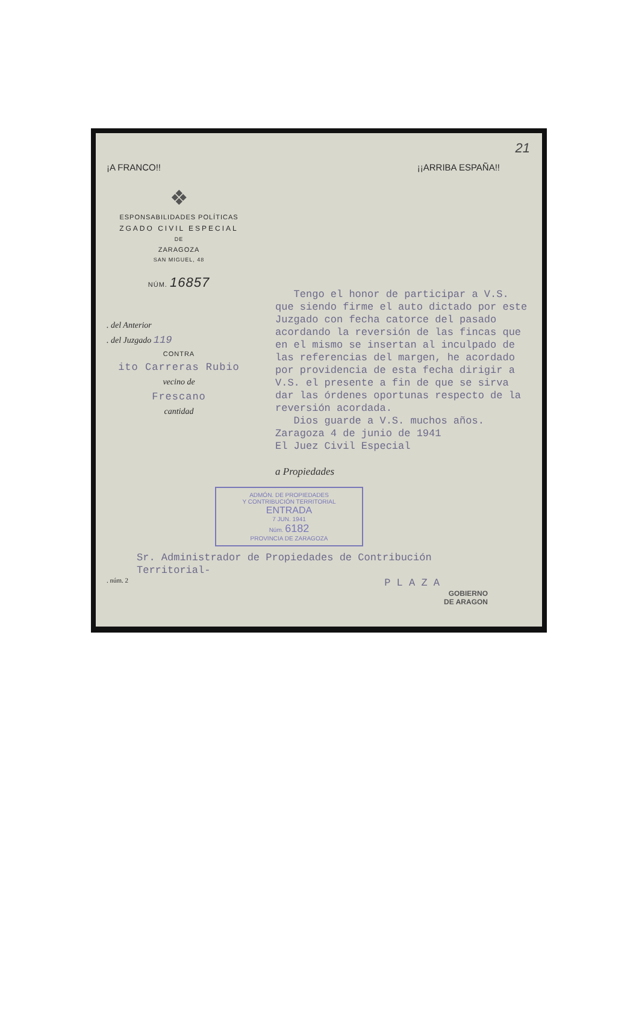21
¡A FRANCO!! ¡¡ARRIBA ESPAÑA!!
❖
ESPONSABILIDADES POLÍTICAS
ZGADO CIVIL ESPECIAL
DE
ZARAGOZA
SAN MIGUEL, 48
NÚM. 16857
. del Anterior
. del Juzgado 119
CONTRA
ito Carreras Rubio
vecino de
Frescano
cantidad
Tengo el honor de participar a V.S. que siendo firme el auto dictado por este Juzgado con fecha catorce del pasado acordando la reversión de las fincas que en el mismo se insertan al inculpado de las referencias del margen, he acordado por providencia de esta fecha dirigir a V.S. el presente a fin de que se sirva dar las órdenes oportunas respecto de la reversión acordada.
Dios guarde a V.S. muchos años.
Zaragoza 4 de junio de 1941
El Juez Civil Especial
a Propiedades
ADMÓN. DE PROPIEDADES
Y CONTRIBUCIÓN TERRITORIAL
ENTRADA
7 JUN. 1941
Núm. 6182
PROVINCIA DE ZARAGOZA
Sr. Administrador de Propiedades de Contribución
Territorial-
. núm. 2 P L A Z A
GOBIERNO
DE ARAGON